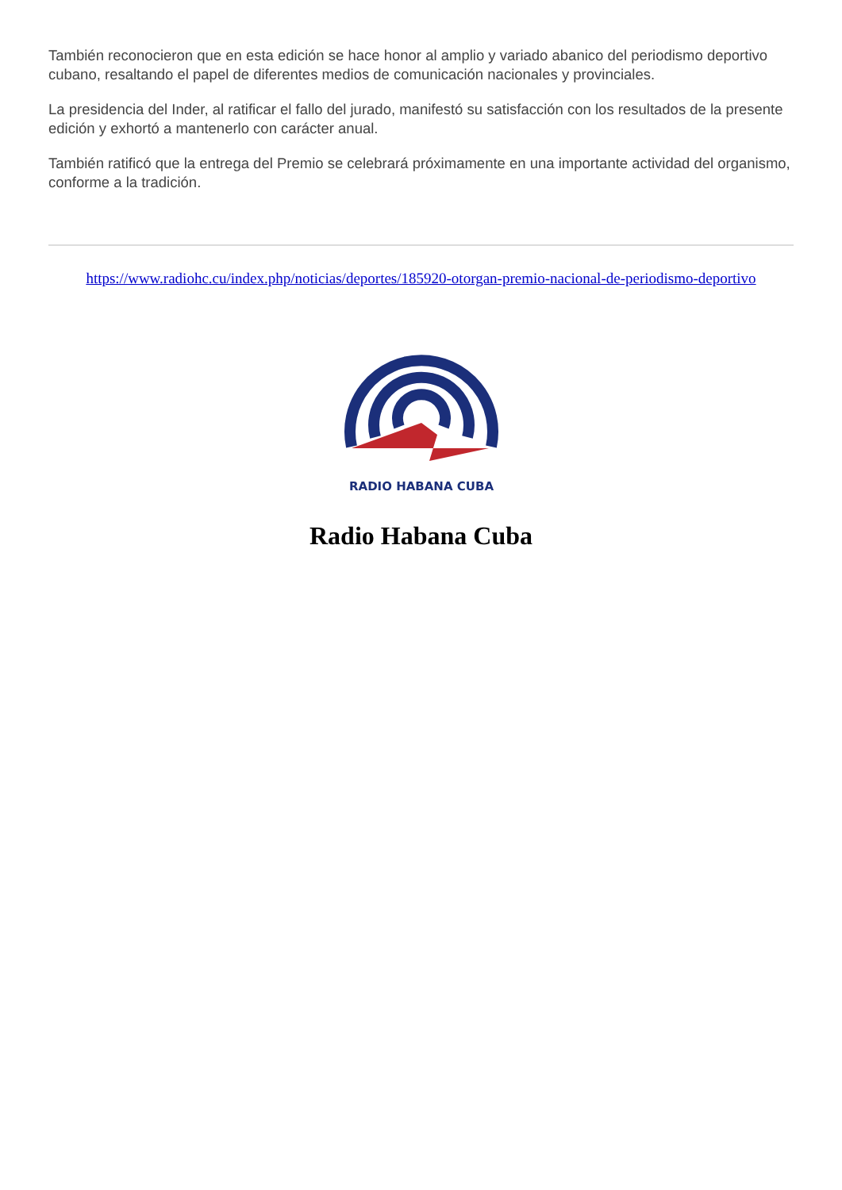También reconocieron que en esta edición se hace honor al amplio y variado abanico del periodismo deportivo cubano, resaltando el papel de diferentes medios de comunicación nacionales y provinciales.
La presidencia del Inder, al ratificar el fallo del jurado, manifestó su satisfacción con los resultados de la presente edición y exhortó a mantenerlo con carácter anual.
También ratificó que la entrega del Premio se celebrará próximamente en una importante actividad del organismo, conforme a la tradición.
https://www.radiohc.cu/index.php/noticias/deportes/185920-otorgan-premio-nacional-de-periodismo-deportivo
RADIO HABANA CUBA
Radio Habana Cuba